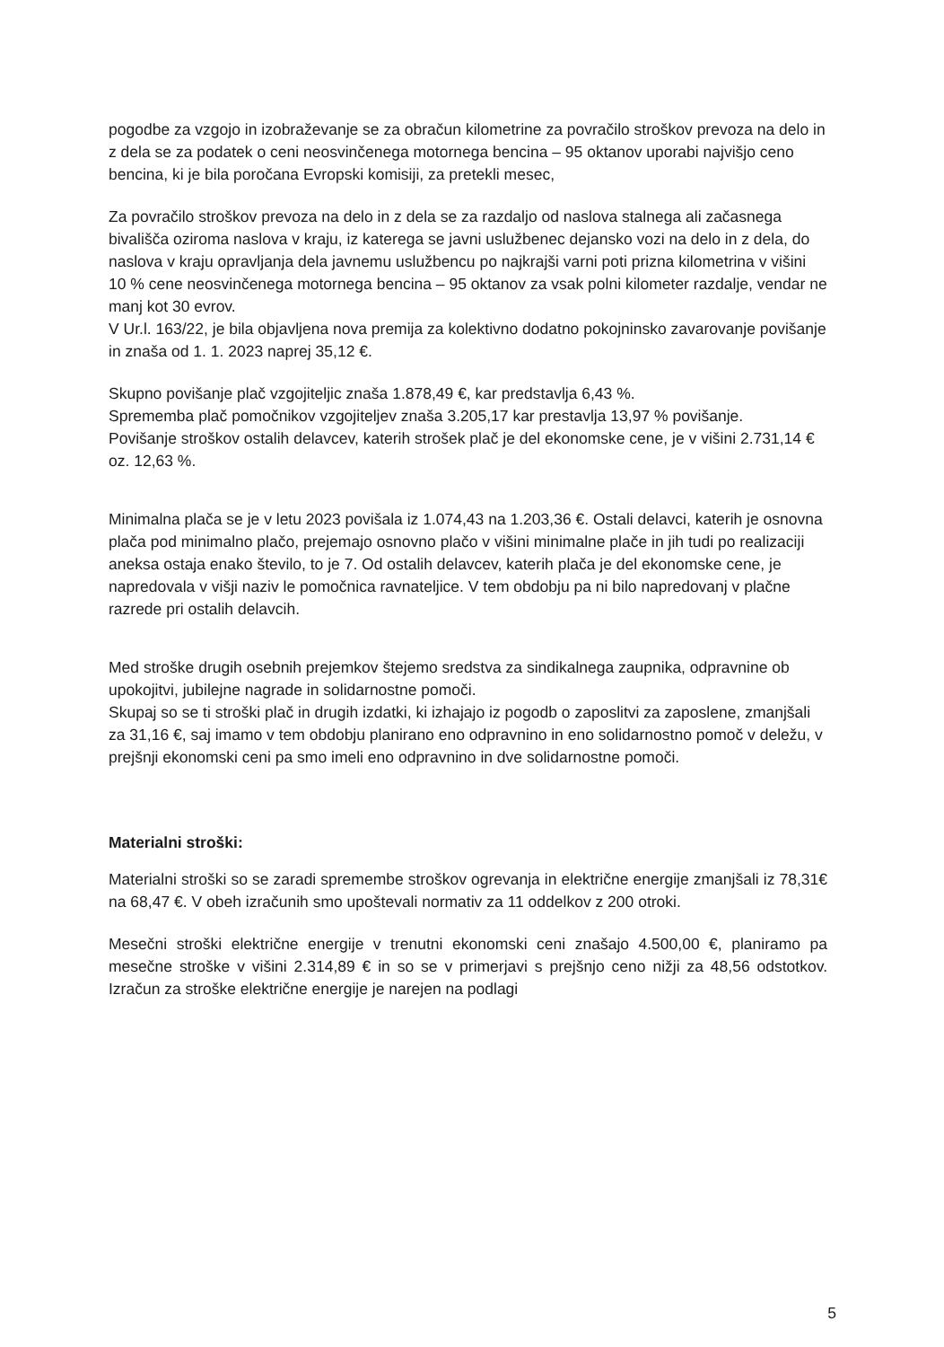pogodbe za vzgojo in izobraževanje se za obračun kilometrine za povračilo stroškov prevoza na delo in z dela se za podatek o ceni neosvinčenega motornega bencina – 95 oktanov uporabi najvišjo ceno bencina, ki je bila poročana Evropski komisiji, za pretekli mesec,
Za povračilo stroškov prevoza na delo in z dela se za razdaljo od naslova stalnega ali začasnega bivališča oziroma naslova v kraju, iz katerega se javni uslužbenec dejansko vozi na delo in z dela, do naslova v kraju opravljanja dela javnemu uslužbencu po najkrajši varni poti prizna kilometrina v višini 10 % cene neosvinčenega motornega bencina – 95 oktanov za vsak polni kilometer razdalje, vendar ne manj kot 30 evrov.
V Ur.l. 163/22, je bila objavljena nova premija za kolektivno dodatno pokojninsko zavarovanje povišanje in znaša od 1. 1. 2023 naprej 35,12 €.
Skupno povišanje plač vzgojiteljic znaša 1.878,49 €, kar predstavlja 6,43 %.
Sprememba plač pomočnikov vzgojiteljev znaša 3.205,17 kar prestavlja 13,97 % povišanje.
Povišanje stroškov ostalih delavcev, katerih strošek plač je del ekonomske cene, je v višini 2.731,14 € oz. 12,63 %.
Minimalna plača se je v letu 2023 povišala iz 1.074,43 na 1.203,36 €. Ostali delavci, katerih je osnovna plača pod minimalno plačo, prejemajo osnovno plačo v višini minimalne plače in jih tudi po realizaciji aneksa ostaja enako število, to je 7. Od ostalih delavcev, katerih plača je del ekonomske cene, je napredovala v višji naziv le pomočnica ravnateljice. V tem obdobju pa ni bilo napredovanj v plačne razrede pri ostalih delavcih.
Med stroške drugih osebnih prejemkov štejemo sredstva za sindikalnega zaupnika, odpravnine ob upokojitvi, jubilejne nagrade in solidarnostne pomoči.
Skupaj so se ti stroški plač in drugih izdatki, ki izhajajo iz pogodb o zaposlitvi za zaposlene, zmanjšali za 31,16 €, saj imamo v tem obdobju planirano eno odpravnino in eno solidarnostno pomoč v deležu, v prejšnji ekonomski ceni pa smo imeli eno odpravnino in dve solidarnostne pomoči.
Materialni stroški:
Materialni stroški so se zaradi spremembe stroškov ogrevanja in električne energije zmanjšali iz 78,31€ na 68,47 €. V obeh izračunih smo upoštevali normativ za 11 oddelkov z 200 otroki.
Mesečni stroški električne energije v trenutni ekonomski ceni znašajo 4.500,00 €, planiramo pa mesečne stroške v višini 2.314,89 € in so se v primerjavi s prejšnjo ceno nižji za 48,56 odstotkov. Izračun za stroške električne energije je narejen na podlagi
5